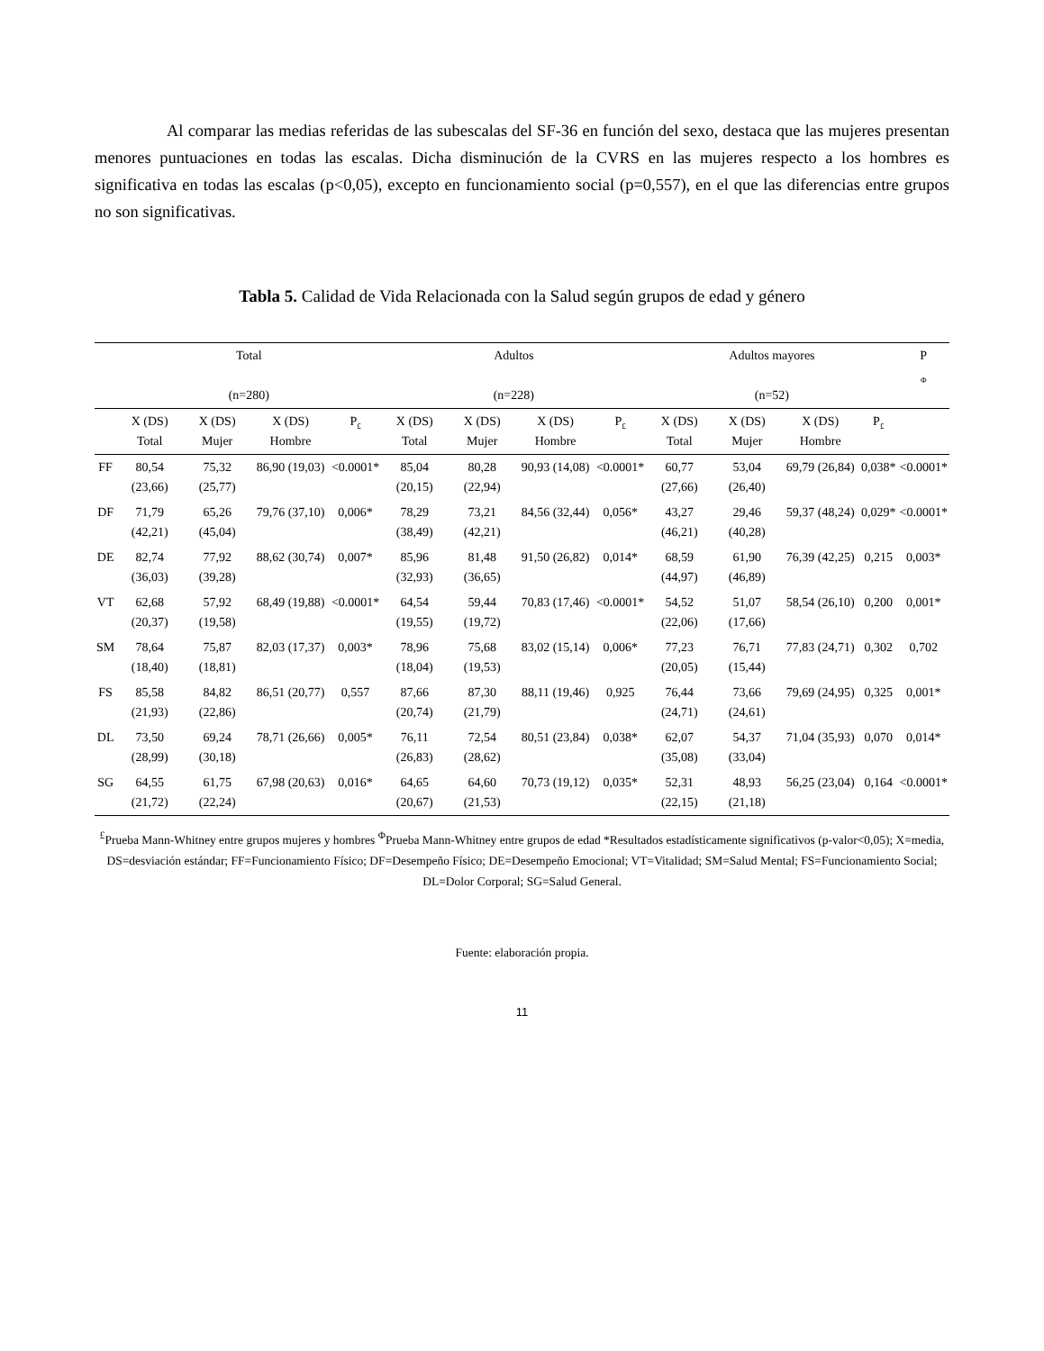Al comparar las medias referidas de las subescalas del SF-36 en función del sexo, destaca que las mujeres presentan menores puntuaciones en todas las escalas. Dicha disminución de la CVRS en las mujeres respecto a los hombres es significativa en todas las escalas (p<0,05), excepto en funcionamiento social (p=0,557), en el que las diferencias entre grupos no son significativas.
Tabla 5. Calidad de Vida Relacionada con la Salud según grupos de edad y género
| | Total (n=280) | | | | Adultos (n=228) | | | | Adultos mayores (n=52) | | | | P <sub>Φ</sub> |
| --- | --- | --- | --- | --- | --- | --- | --- | --- | --- | --- | --- | --- | --- |
| | X (DS) Total | X (DS) Mujer | X (DS) Hombre | P<sub>£</sub> | X (DS) Total | X (DS) Mujer | X (DS) Hombre | P<sub>£</sub> | X (DS) Total | X (DS) Mujer | X (DS) Hombre | P<sub>£</sub> | |
| FF | 80,54 (23,66) | 75,32 (25,77) | 86,90 (19,03) | <0.0001* | 85,04 (20,15) | 80,28 (22,94) | 90,93 (14,08) | <0.0001* | 60,77 (27,66) | 53,04 (26,40) | 69,79 (26,84) | 0,038* | <0.0001* |
| DF | 71,79 (42,21) | 65,26 (45,04) | 79,76 (37,10) | 0,006* | 78,29 (38,49) | 73,21 (42,21) | 84,56 (32,44) | 0,056* | 43,27 (46,21) | 29,46 (40,28) | 59,37 (48,24) | 0,029* | <0.0001* |
| DE | 82,74 (36,03) | 77,92 (39,28) | 88,62 (30,74) | 0,007* | 85,96 (32,93) | 81,48 (36,65) | 91,50 (26,82) | 0,014* | 68,59 (44,97) | 61,90 (46,89) | 76,39 (42,25) | 0,215 | 0,003* |
| VT | 62,68 (20,37) | 57,92 (19,58) | 68,49 (19,88) | <0.0001* | 64,54 (19,55) | 59,44 (19,72) | 70,83 (17,46) | <0.0001* | 54,52 (22,06) | 51,07 (17,66) | 58,54 (26,10) | 0,200 | 0,001* |
| SM | 78,64 (18,40) | 75,87 (18,81) | 82,03 (17,37) | 0,003* | 78,96 (18,04) | 75,68 (19,53) | 83,02 (15,14) | 0,006* | 77,23 (20,05) | 76,71 (15,44) | 77,83 (24,71) | 0,302 | 0,702 |
| FS | 85,58 (21,93) | 84,82 (22,86) | 86,51 (20,77) | 0,557 | 87,66 (20,74) | 87,30 (21,79) | 88,11 (19,46) | 0,925 | 76,44 (24,71) | 73,66 (24,61) | 79,69 (24,95) | 0,325 | 0,001* |
| DL | 73,50 (28,99) | 69,24 (30,18) | 78,71 (26,66) | 0,005* | 76,11 (26,83) | 72,54 (28,62) | 80,51 (23,84) | 0,038* | 62,07 (35,08) | 54,37 (33,04) | 71,04 (35,93) | 0,070 | 0,014* |
| SG | 64,55 (21,72) | 61,75 (22,24) | 67,98 (20,63) | 0,016* | 64,65 (20,67) | 64,60 (21,53) | 70,73 (19,12) | 0,035* | 52,31 (22,15) | 48,93 (21,18) | 56,25 (23,04) | 0,164 | <0.0001* |
<sup>£</sup>Prueba Mann-Whitney entre grupos mujeres y hombres <sup>Φ</sup>Prueba Mann-Whitney entre grupos de edad *Resultados estadísticamente significativos (p-valor<0,05); X=media, DS=desviación estándar; FF=Funcionamiento Físico; DF=Desempeño Físico; DE=Desempeño Emocional; VT=Vitalidad; SM=Salud Mental; FS=Funcionamiento Social; DL=Dolor Corporal; SG=Salud General.
Fuente: elaboración propia.
11